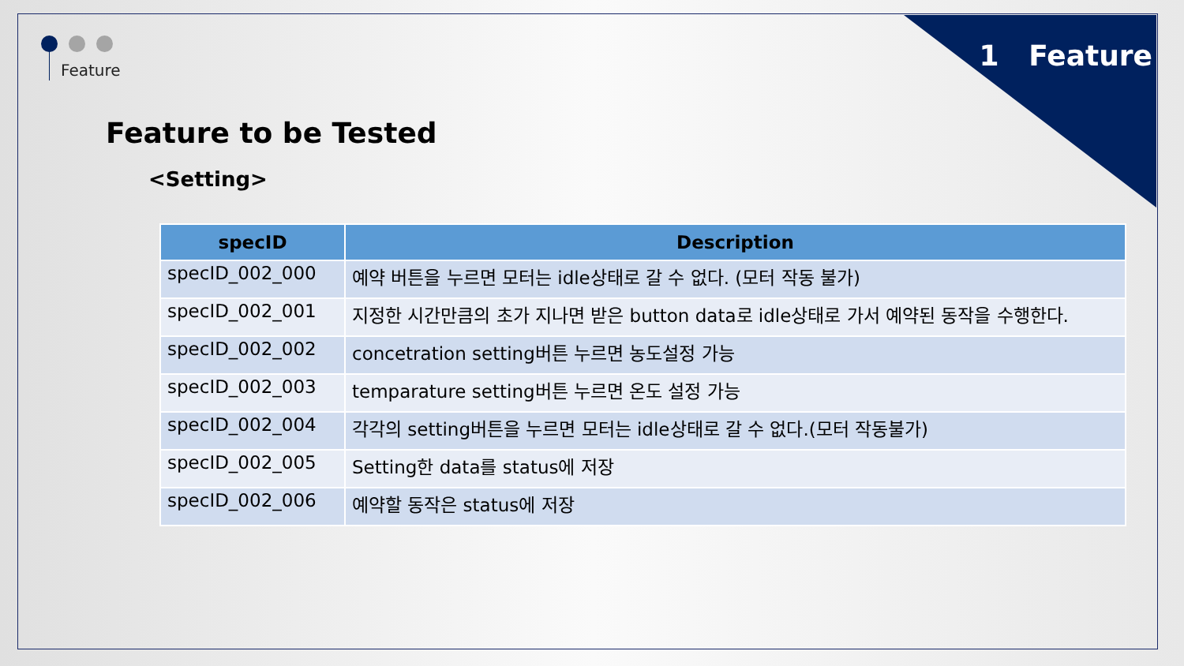1 Feature Feature
Feature to be Tested
<Setting>
| specID | Description |
| --- | --- |
| specID_002_000 | 예약 버튼을 누르면 모터는 idle상태로 갈 수 없다. (모터 작동 불가) |
| specID_002_001 | 지정한 시간만큼의 초가 지나면 받은 button data로 idle상태로 가서 예약된 동작을 수행한다. |
| specID_002_002 | concetration setting버튼 누르면 농도설정 가능 |
| specID_002_003 | temparature setting버튼 누르면 온도 설정 가능 |
| specID_002_004 | 각각의 setting버튼을 누르면 모터는 idle상태로 갈 수 없다.(모터 작동불가) |
| specID_002_005 | Setting한 data를 status에 저장 |
| specID_002_006 | 예약할 동작은 status에 저장 |